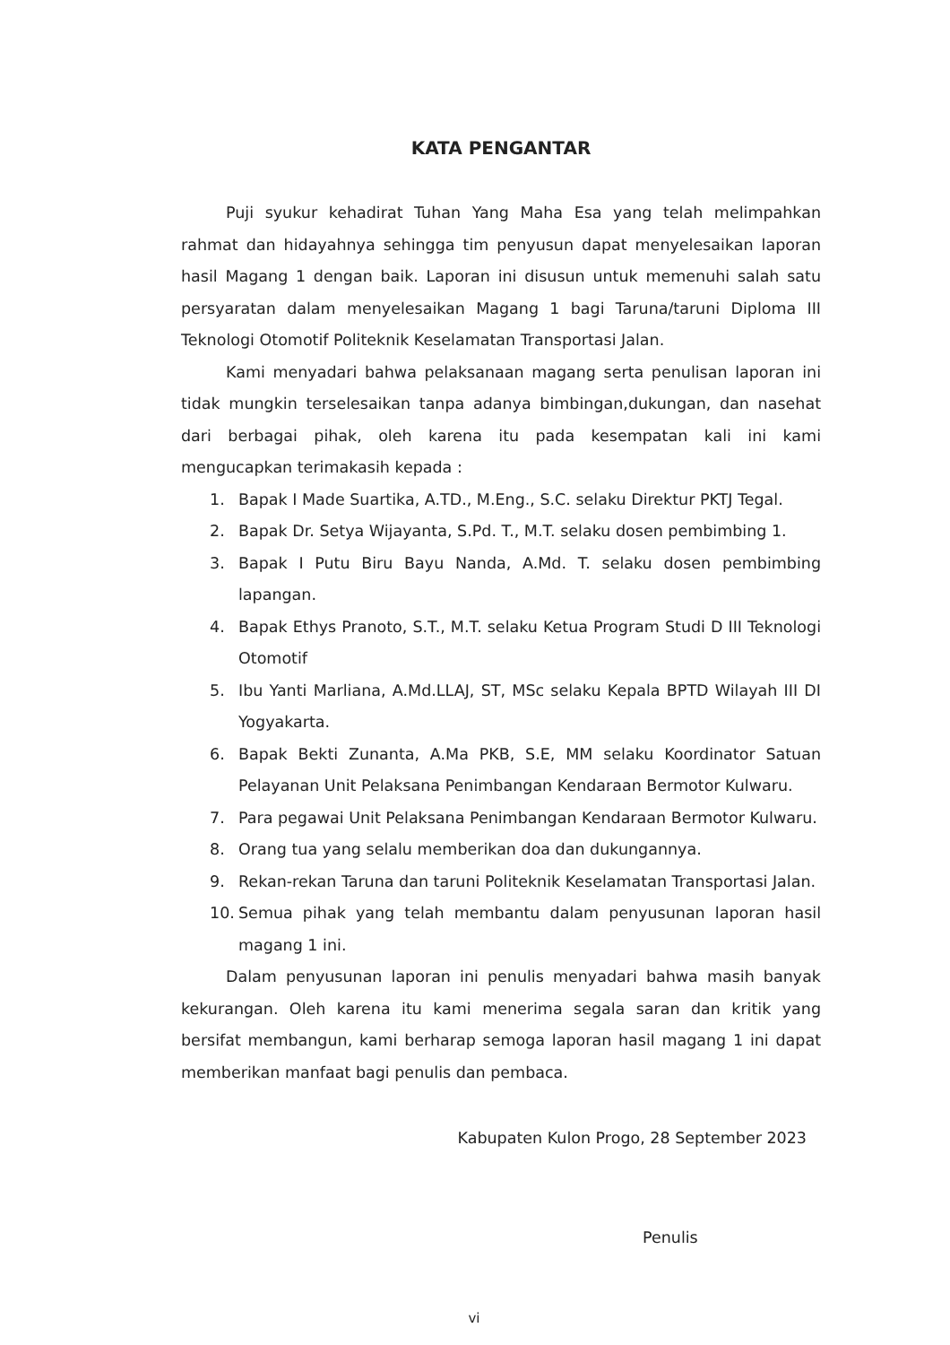KATA PENGANTAR
Puji syukur kehadirat Tuhan Yang Maha Esa yang telah melimpahkan rahmat dan hidayahnya sehingga tim penyusun dapat menyelesaikan laporan hasil Magang 1 dengan baik. Laporan ini disusun untuk memenuhi salah satu persyaratan dalam menyelesaikan Magang 1 bagi Taruna/taruni Diploma III Teknologi Otomotif Politeknik Keselamatan Transportasi Jalan.
Kami menyadari bahwa pelaksanaan magang serta penulisan laporan ini tidak mungkin terselesaikan tanpa adanya bimbingan,dukungan, dan nasehat dari berbagai pihak, oleh karena itu pada kesempatan kali ini kami mengucapkan terimakasih kepada :
1. Bapak I Made Suartika, A.TD., M.Eng., S.C. selaku Direktur PKTJ Tegal.
2. Bapak Dr. Setya Wijayanta, S.Pd. T., M.T. selaku dosen pembimbing 1.
3. Bapak I Putu Biru Bayu Nanda, A.Md. T. selaku dosen pembimbing lapangan.
4. Bapak Ethys Pranoto, S.T., M.T. selaku Ketua Program Studi D III Teknologi Otomotif
5. Ibu Yanti Marliana, A.Md.LLAJ, ST, MSc selaku Kepala BPTD Wilayah III DI Yogyakarta.
6. Bapak Bekti Zunanta, A.Ma PKB, S.E, MM selaku Koordinator Satuan Pelayanan Unit Pelaksana Penimbangan Kendaraan Bermotor Kulwaru.
7. Para pegawai Unit Pelaksana Penimbangan Kendaraan Bermotor Kulwaru.
8. Orang tua yang selalu memberikan doa dan dukungannya.
9. Rekan-rekan Taruna dan taruni Politeknik Keselamatan Transportasi Jalan.
10. Semua pihak yang telah membantu dalam penyusunan laporan hasil magang 1 ini.
Dalam penyusunan laporan ini penulis menyadari bahwa masih banyak kekurangan. Oleh karena itu kami menerima segala saran dan kritik yang bersifat membangun, kami berharap semoga laporan hasil magang 1 ini dapat memberikan manfaat bagi penulis dan pembaca.
Kabupaten Kulon Progo, 28 September 2023
Penulis
vi